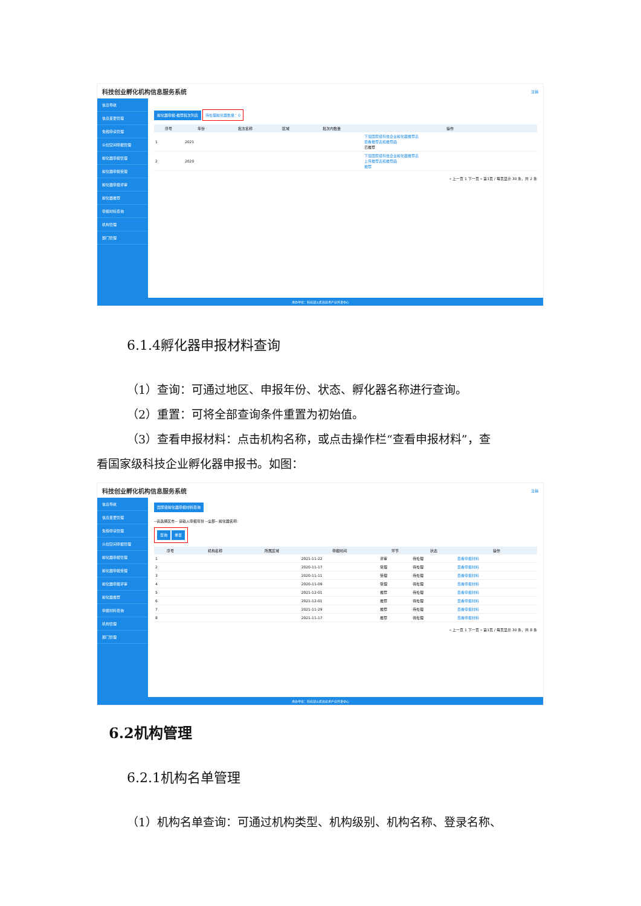科技创业孵化机构信息服务系统 注销
信息导航
信息变更管理
免税申请管理
众创空间申报管理
孵化器申报管理
孵化器申报受理
孵化器申报评审
孵化器推荐
申报材料查询
机构管理
部门管理
孵化器申报-推荐批次列表
待处理孵化器数量：0
| 序号 | 年份 | 批次名称 | 区域 | 批次内数量 | 操作 |
| --- | --- | --- | --- | --- | --- |
| 1 | 2021 | | | | 下载国家级科技企业孵化器推荐表 查看推荐表和推荐函 已推荐 |
| 2 | 2020 | | | | 下载国家级科技企业孵化器推荐表 上传推荐表和推荐函 推荐 |
« 上一页 1 下一页 » 第1页 / 每页显示 30 条，共 2 条
承办单位：科技部火炬高技术产业开发中心
6.1.4孵化器申报材料查询
（1）查询：可通过地区、申报年份、状态、孵化器名称进行查询。
（2）重置：可将全部查询条件重置为初始值。
（3）查看申报材料：点击机构名称，或点击操作栏“查看申报材料”，查
看国家级科技企业孵化器申报书。如图：
科技创业孵化机构信息服务系统 注销
信息导航
信息变更管理
免税申请管理
众创空间申报管理
孵化器申报管理
孵化器申报受理
孵化器申报评审
孵化器推荐
申报材料查询
机构管理
部门管理
国家级孵化器申报材料查询
--请选择区市-- 请输入申报年份 --全部-- 孵化器名称:
查询 重置
| 序号 | 机构名称 | 所属区域 | 申报时间 | 环节 | 状态 | 操作 |
| --- | --- | --- | --- | --- | --- | --- |
| 1 | | | 2021-11-22 | 评审 | 待处理 | 查看申报材料 |
| 2 | | | 2020-11-17 | 受理 | 待处理 | 查看申报材料 |
| 3 | | | 2020-11-11 | 受理 | 待处理 | 查看申报材料 |
| 4 | | | 2020-11-09 | 受理 | 待处理 | 查看申报材料 |
| 5 | | | 2021-12-01 | 推荐 | 待处理 | 查看申报材料 |
| 6 | | | 2021-12-01 | 推荐 | 待处理 | 查看申报材料 |
| 7 | | | 2021-11-29 | 推荐 | 待处理 | 查看申报材料 |
| 8 | | | 2021-11-17 | 推荐 | 待处理 | 查看申报材料 |
« 上一页 1 下一页 » 第1页 / 每页显示 30 条，共 8 条
承办单位：科技部火炬高技术产业开发中心
6.2机构管理
6.2.1机构名单管理
（1）机构名单查询：可通过机构类型、机构级别、机构名称、登录名称、